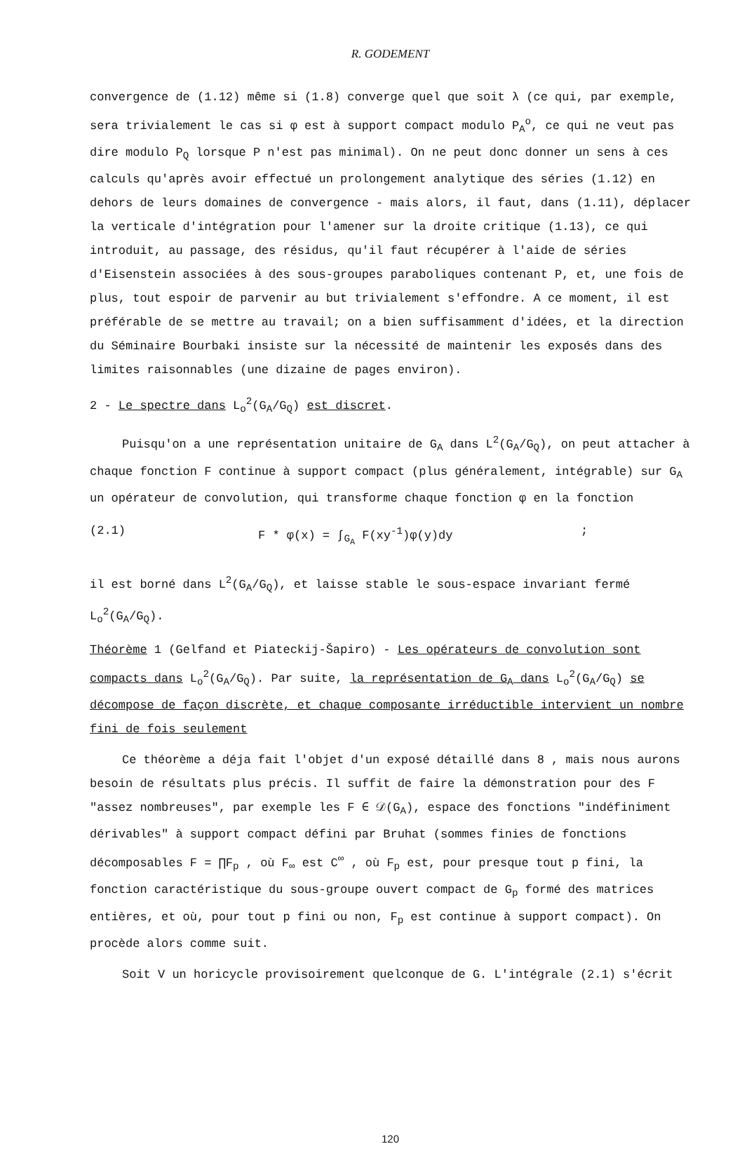R. GODEMENT
convergence de (1.12) même si (1.8) converge quel que soit λ (ce qui, par exemple, sera trivialement le cas si φ est à support compact modulo P<sub>A</sub><sup>o</sup>, ce qui ne veut pas dire modulo P<sub>Q</sub> lorsque P n'est pas minimal). On ne peut donc donner un sens à ces calculs qu'après avoir effectué un prolongement analytique des séries (1.12) en dehors de leurs domaines de convergence - mais alors, il faut, dans (1.11), déplacer la verticale d'intégration pour l'amener sur la droite critique (1.13), ce qui introduit, au passage, des résidus, qu'il faut récupérer à l'aide de séries d'Eisenstein associées à des sous-groupes paraboliques contenant P, et, une fois de plus, tout espoir de parvenir au but trivialement s'effondre. A ce moment, il est préférable de se mettre au travail; on a bien suffisamment d'idées, et la direction du Séminaire Bourbaki insiste sur la nécessité de maintenir les exposés dans des limites raisonnables (une dizaine de pages environ).
2 - Le spectre dans L<sub>o</sub><sup>2</sup>(G<sub>A</sub>/G<sub>Q</sub>) est discret.
Puisqu'on a une représentation unitaire de G<sub>A</sub> dans L<sup>2</sup>(G<sub>A</sub>/G<sub>Q</sub>), on peut attacher à chaque fonction F continue à support compact (plus généralement, intégrable) sur G<sub>A</sub> un opérateur de convolution, qui transforme chaque fonction φ en la fonction
(2.1) F * φ(x) = ∫<sub>G<sub>A</sub></sub> F(xy<sup>-1</sup>)φ(y)dy;
il est borné dans L<sup>2</sup>(G<sub>A</sub>/G<sub>Q</sub>), et laisse stable le sous-espace invariant fermé L<sub>o</sub><sup>2</sup>(G<sub>A</sub>/G<sub>Q</sub>).
Théorème 1 (Gelfand et Piateckij-Šapiro) - Les opérateurs de convolution sont compacts dans L<sub>o</sub><sup>2</sup>(G<sub>A</sub>/G<sub>Q</sub>). Par suite, la représentation de G<sub>A</sub> dans L<sub>o</sub><sup>2</sup>(G<sub>A</sub>/G<sub>Q</sub>) se décompose de façon discrète, et chaque composante irréductible intervient un nombre fini de fois seulement
Ce théorème a déja fait l'objet d'un exposé détaillé dans 8 , mais nous aurons besoin de résultats plus précis. Il suffit de faire la démonstration pour des F "assez nombreuses", par exemple les F ∈ 𝒟(G<sub>A</sub>), espace des fonctions "indéfiniment dérivables" à support compact défini par Bruhat (sommes finies de fonctions décomposables F = ∏F<sub>p</sub> , où F<sub>∞</sub> est C<sup>∞</sup> , où F<sub>p</sub> est, pour presque tout p fini, la fonction caractéristique du sous-groupe ouvert compact de G<sub>p</sub> formé des matrices entières, et où, pour tout p fini ou non, F<sub>p</sub> est continue à support compact). On procède alors comme suit.
Soit V un horicycle provisoirement quelconque de G. L'intégrale (2.1) s'écrit
120